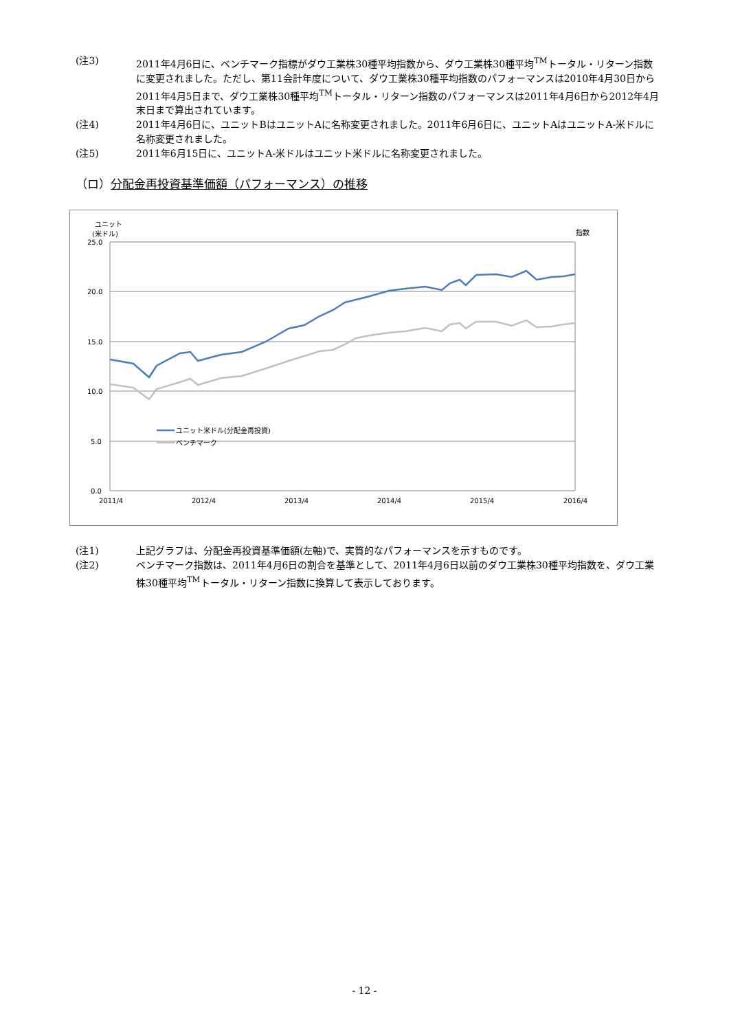(注3) 2011年4月6日に、ベンチマーク指標がダウ工業株30種平均指数から、ダウ工業株30種平均<sup>TM</sup>トータル・リターン指数に変更されました。ただし、第11会計年度について、ダウ工業株30種平均指数のパフォーマンスは2010年4月30日から2011年4月5日まで、ダウ工業株30種平均<sup>TM</sup>トータル・リターン指数のパフォーマンスは2011年4月6日から2012年4月末日まで算出されています。
(注4) 2011年4月6日に、ユニットBはユニットAに名称変更されました。2011年6月6日に、ユニットAはユニットA-米ドルに名称変更されました。
(注5) 2011年6月15日に、ユニットA-米ドルはユニット米ドルに名称変更されました。
（ロ）分配金再投資基準価額（パフォーマンス）の推移
ユニット
(米ドル)
指数
25.0
20.0
15.0
10.0
5.0
0.0
2011/4
2012/4
2013/4
2014/4
2015/4
2016/4
ユニット米ドル(分配金再投資)
ベンチマーク
(注1) 上記グラフは、分配金再投資基準価額(左軸)で、実質的なパフォーマンスを示すものです。
(注2) ベンチマーク指数は、2011年4月6日の割合を基準として、2011年4月6日以前のダウ工業株30種平均指数を、ダウ工業株30種平均<sup>TM</sup>トータル・リターン指数に換算して表示しております。
- 12 -